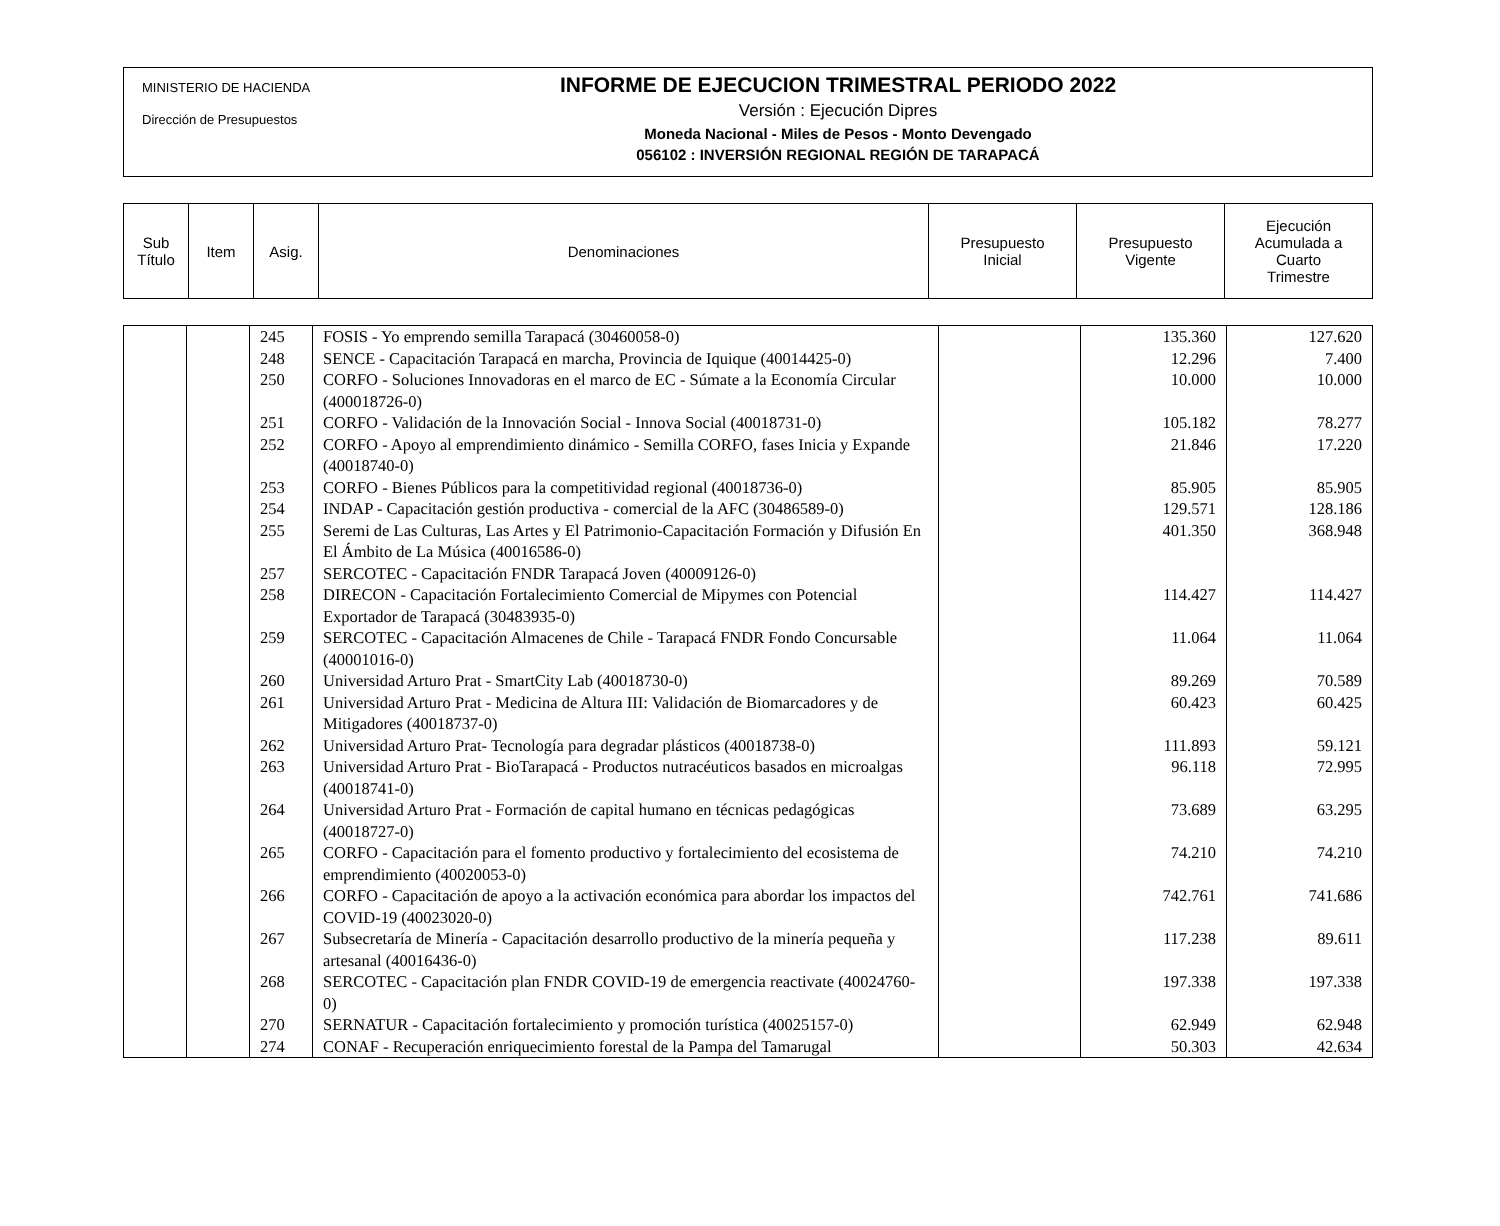MINISTERIO DE HACIENDA
Dirección de Presupuestos
INFORME DE EJECUCION TRIMESTRAL PERIODO 2022
Versión : Ejecución Dipres
Moneda Nacional - Miles de Pesos - Monto Devengado
056102 : INVERSIÓN REGIONAL REGIÓN DE TARAPACÁ
| Sub Título | Item | Asig. | Denominaciones | Presupuesto Inicial | Presupuesto Vigente | Ejecución Acumulada a Cuarto Trimestre |
| | | 245 | FOSIS - Yo emprendo semilla Tarapacá (30460058-0) | | 135.360 | 127.620 |
| | | 248 | SENCE - Capacitación Tarapacá en marcha, Provincia de Iquique (40014425-0) | | 12.296 | 7.400 |
| | | 250 | CORFO - Soluciones Innovadoras en el marco de EC - Súmate a la Economía Circular (400018726-0) | | 10.000 | 10.000 |
| | | 251 | CORFO - Validación de la Innovación Social - Innova Social (40018731-0) | | 105.182 | 78.277 |
| | | 252 | CORFO - Apoyo al emprendimiento dinámico - Semilla CORFO, fases Inicia y Expande (40018740-0) | | 21.846 | 17.220 |
| | | 253 | CORFO - Bienes Públicos para la competitividad regional (40018736-0) | | 85.905 | 85.905 |
| | | 254 | INDAP - Capacitación gestión productiva - comercial de la AFC (30486589-0) | | 129.571 | 128.186 |
| | | 255 | Seremi de Las Culturas, Las Artes y El Patrimonio-Capacitación Formación y Difusión En El Ámbito de La Música (40016586-0) | | 401.350 | 368.948 |
| | | 257 | SERCOTEC - Capacitación FNDR Tarapacá Joven (40009126-0) | | | |
| | | 258 | DIRECON - Capacitación Fortalecimiento Comercial de Mipymes con Potencial Exportador de Tarapacá (30483935-0) | | 114.427 | 114.427 |
| | | 259 | SERCOTEC - Capacitación Almacenes de Chile - Tarapacá FNDR Fondo Concursable (40001016-0) | | 11.064 | 11.064 |
| | | 260 | Universidad Arturo Prat - SmartCity Lab (40018730-0) | | 89.269 | 70.589 |
| | | 261 | Universidad Arturo Prat - Medicina de Altura III: Validación de Biomarcadores y de Mitigadores (40018737-0) | | 60.423 | 60.425 |
| | | 262 | Universidad Arturo Prat- Tecnología para degradar plásticos (40018738-0) | | 111.893 | 59.121 |
| | | 263 | Universidad Arturo Prat - BioTarapacá - Productos nutracéuticos basados en microalgas (40018741-0) | | 96.118 | 72.995 |
| | | 264 | Universidad Arturo Prat - Formación de capital humano en técnicas pedagógicas (40018727-0) | | 73.689 | 63.295 |
| | | 265 | CORFO - Capacitación para el fomento productivo y fortalecimiento del ecosistema de emprendimiento (40020053-0) | | 74.210 | 74.210 |
| | | 266 | CORFO - Capacitación de apoyo a la activación económica para abordar los impactos del COVID-19 (40023020-0) | | 742.761 | 741.686 |
| | | 267 | Subsecretaría de Minería - Capacitación desarrollo productivo de la minería pequeña y artesanal (40016436-0) | | 117.238 | 89.611 |
| | | 268 | SERCOTEC - Capacitación plan FNDR COVID-19 de emergencia reactivate (40024760-0) | | 197.338 | 197.338 |
| | | 270 | SERNATUR - Capacitación fortalecimiento y promoción turística (40025157-0) | | 62.949 | 62.948 |
| | | 274 | CONAF - Recuperación enriquecimiento forestal de la Pampa del Tamarugal | | 50.303 | 42.634 |